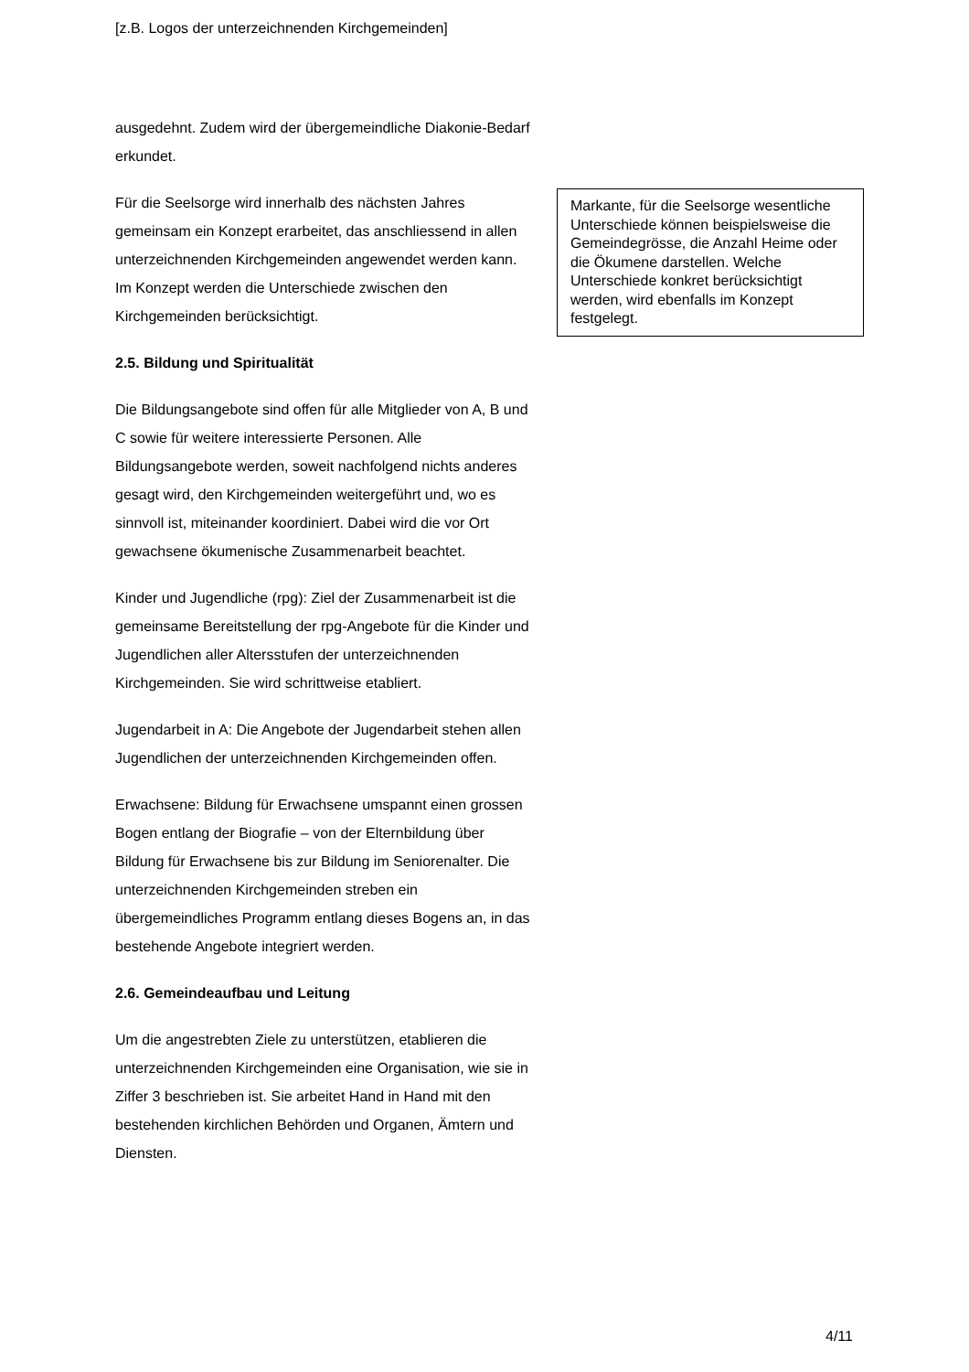[z.B. Logos der unterzeichnenden Kirchgemeinden]
ausgedehnt. Zudem wird der übergemeindliche Diakonie-Bedarf erkundet.
Für die Seelsorge wird innerhalb des nächsten Jahres gemeinsam ein Konzept erarbeitet, das anschliessend in allen unterzeichnenden Kirchgemeinden angewendet werden kann. Im Konzept werden die Unterschiede zwischen den Kirchgemeinden berücksichtigt.
2.5. Bildung und Spiritualität
Die Bildungsangebote sind offen für alle Mitglieder von A, B und C sowie für weitere interessierte Personen. Alle Bildungsangebote werden, soweit nachfolgend nichts anderes gesagt wird, den Kirchgemeinden weitergeführt und, wo es sinnvoll ist, miteinander koordiniert. Dabei wird die vor Ort gewachsene ökumenische Zusammenarbeit beachtet.
Kinder und Jugendliche (rpg): Ziel der Zusammenarbeit ist die gemeinsame Bereitstellung der rpg-Angebote für die Kinder und Jugendlichen aller Altersstufen der unterzeichnenden Kirchgemeinden. Sie wird schrittweise etabliert.
Jugendarbeit in A: Die Angebote der Jugendarbeit stehen allen Jugendlichen der unterzeichnenden Kirchgemeinden offen.
Erwachsene: Bildung für Erwachsene umspannt einen grossen Bogen entlang der Biografie – von der Elternbildung über Bildung für Erwachsene bis zur Bildung im Seniorenalter. Die unterzeichnenden Kirchgemeinden streben ein übergemeindliches Programm entlang dieses Bogens an, in das bestehende Angebote integriert werden.
2.6. Gemeindeaufbau und Leitung
Um die angestrebten Ziele zu unterstützen, etablieren die unterzeichnenden Kirchgemeinden eine Organisation, wie sie in Ziffer 3 beschrieben ist. Sie arbeitet Hand in Hand mit den bestehenden kirchlichen Behörden und Organen, Ämtern und Diensten.
Markante, für die Seelsorge wesentliche Unterschiede können beispielsweise die Gemeindegrösse, die Anzahl Heime oder die Ökumene darstellen. Welche Unterschiede konkret berücksichtigt werden, wird ebenfalls im Konzept festgelegt.
4/11